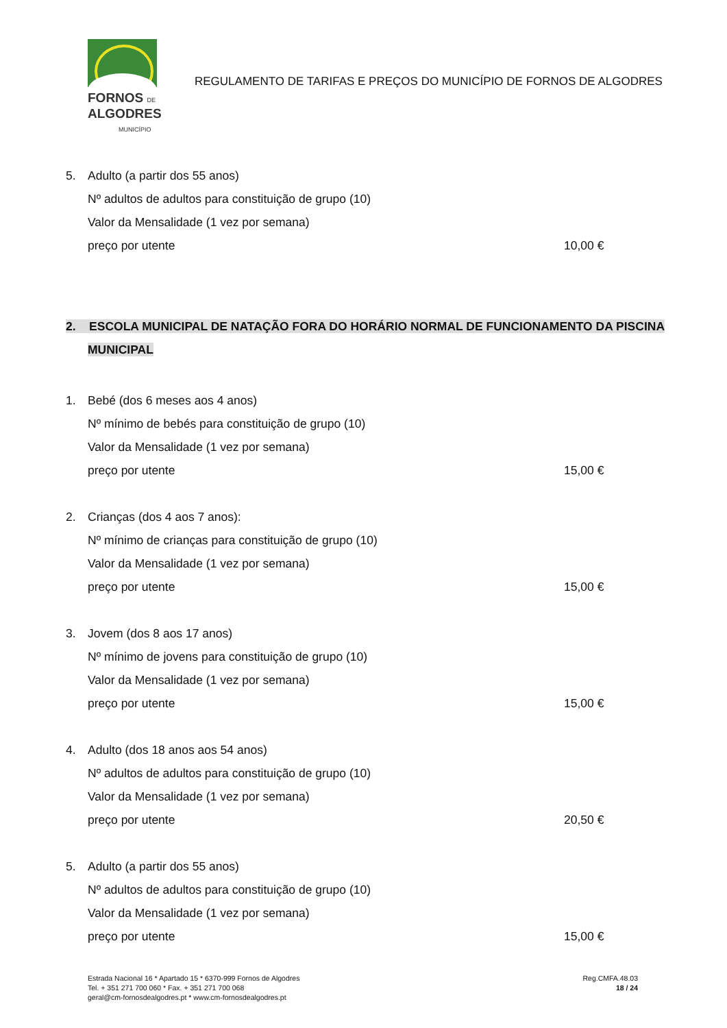FORNOS DE
ALGODRES
MUNICÍPIO
REGULAMENTO DE TARIFAS E PREÇOS DO MUNICÍPIO DE FORNOS DE ALGODRES
5. Adulto (a partir dos 55 anos)
Nº adultos de adultos para constituição de grupo (10)
Valor da Mensalidade (1 vez por semana)
preço por utente 10,00 €
2. ESCOLA MUNICIPAL DE NATAÇÃO FORA DO HORÁRIO NORMAL DE FUNCIONAMENTO DA PISCINA
MUNICIPAL
1. Bebé (dos 6 meses aos 4 anos)
Nº mínimo de bebés para constituição de grupo (10)
Valor da Mensalidade (1 vez por semana)
preço por utente 15,00 €
2. Crianças (dos 4 aos 7 anos):
Nº mínimo de crianças para constituição de grupo (10)
Valor da Mensalidade (1 vez por semana)
preço por utente 15,00 €
3. Jovem (dos 8 aos 17 anos)
Nº mínimo de jovens para constituição de grupo (10)
Valor da Mensalidade (1 vez por semana)
preço por utente 15,00 €
4. Adulto (dos 18 anos aos 54 anos)
Nº adultos de adultos para constituição de grupo (10)
Valor da Mensalidade (1 vez por semana)
preço por utente 20,50 €
5. Adulto (a partir dos 55 anos)
Nº adultos de adultos para constituição de grupo (10)
Valor da Mensalidade (1 vez por semana)
preço por utente 15,00 €
Estrada Nacional 16 * Apartado 15 * 6370-999 Fornos de Algodres
Tel. + 351 271 700 060 * Fax. + 351 271 700 068
geral@cm-fornosdealgodres.pt * www.cm-fornosdealgodres.pt
Reg.CMFA.48.03
18 / 24